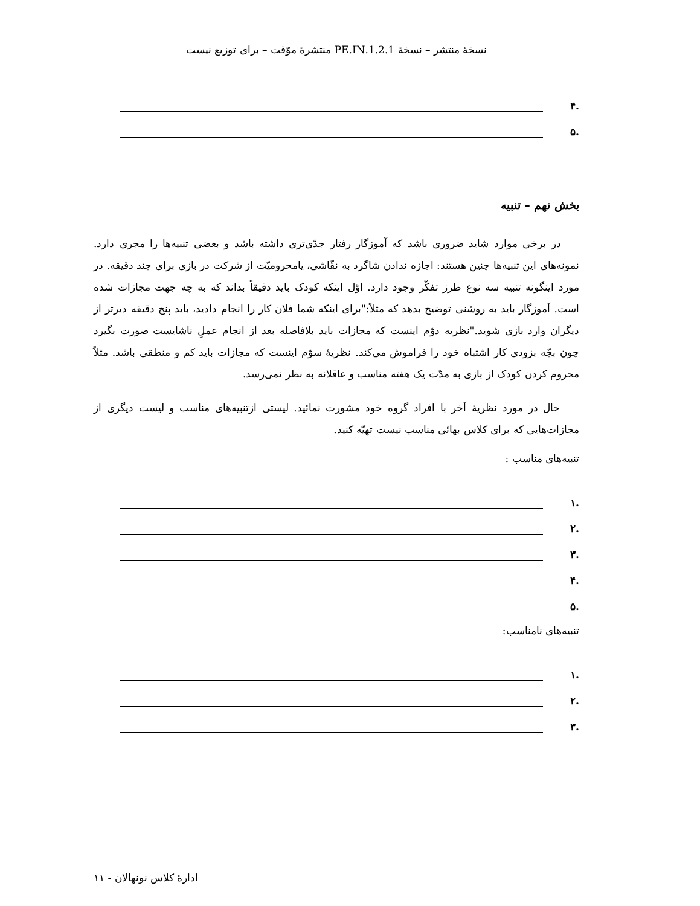نسخهٔ منتشر – نسخهٔ 1.2.1.PE.IN منتشرهٔ موّقت – برای توزیع نیست
.۴
.۵
بخش نهم – تنبیه
در برخی موارد شاید ضروری باشد که آموزگار رفتار جدّی‌تری داشته باشد و بعضی تنبیه‌ها را مجری دارد. نمونه‌های این تنبیه‌ها چنین هستند: اجازه ندادن شاگرد به نقّاشی، یامحرومیّت از شرکت در بازی برای چند دقیقه. در مورد اینگونه تنبیه سه نوع طرز تفکّر وجود دارد. اوّل اینکه کودک باید دقیقاً بداند که به چه جهت مجازات شده است. آموزگار باید به روشنی توضیح بدهد که مثلاً:"برای اینکه شما فلان کار را انجام دادید، باید پنج دقیقه دیرتر از دیگران وارد بازی شوید."نظریه دوّم اینست که مجازات باید بلافاصله بعد از انجام عملِ ناشایست صورت بگیرد چون بچّه بزودی کار اشتباه خود را فراموش می‌کند. نظریهٔ سوّم اینست که مجازات باید کم و منطقی باشد. مثلاً محروم کردن کودک از بازی به مدّت یک هفته مناسب و عاقلانه به نظر نمی‌رسد.
حال در مورد نظریهٔ آخر با افراد گروه خود مشورت نمائید. لیستی ازتنبیه‌های مناسب و لیست دیگری از مجازات‌هایی که برای کلاس بهائی مناسب نیست تهیّه کنید.
تنبیه‌های مناسب :
.۱
.۲
.۳
.۴
.۵
تنبیه‌های نامناسب:
.۱
.۲
.۳
ادارهٔ کلاس نونهالان - ۱۱